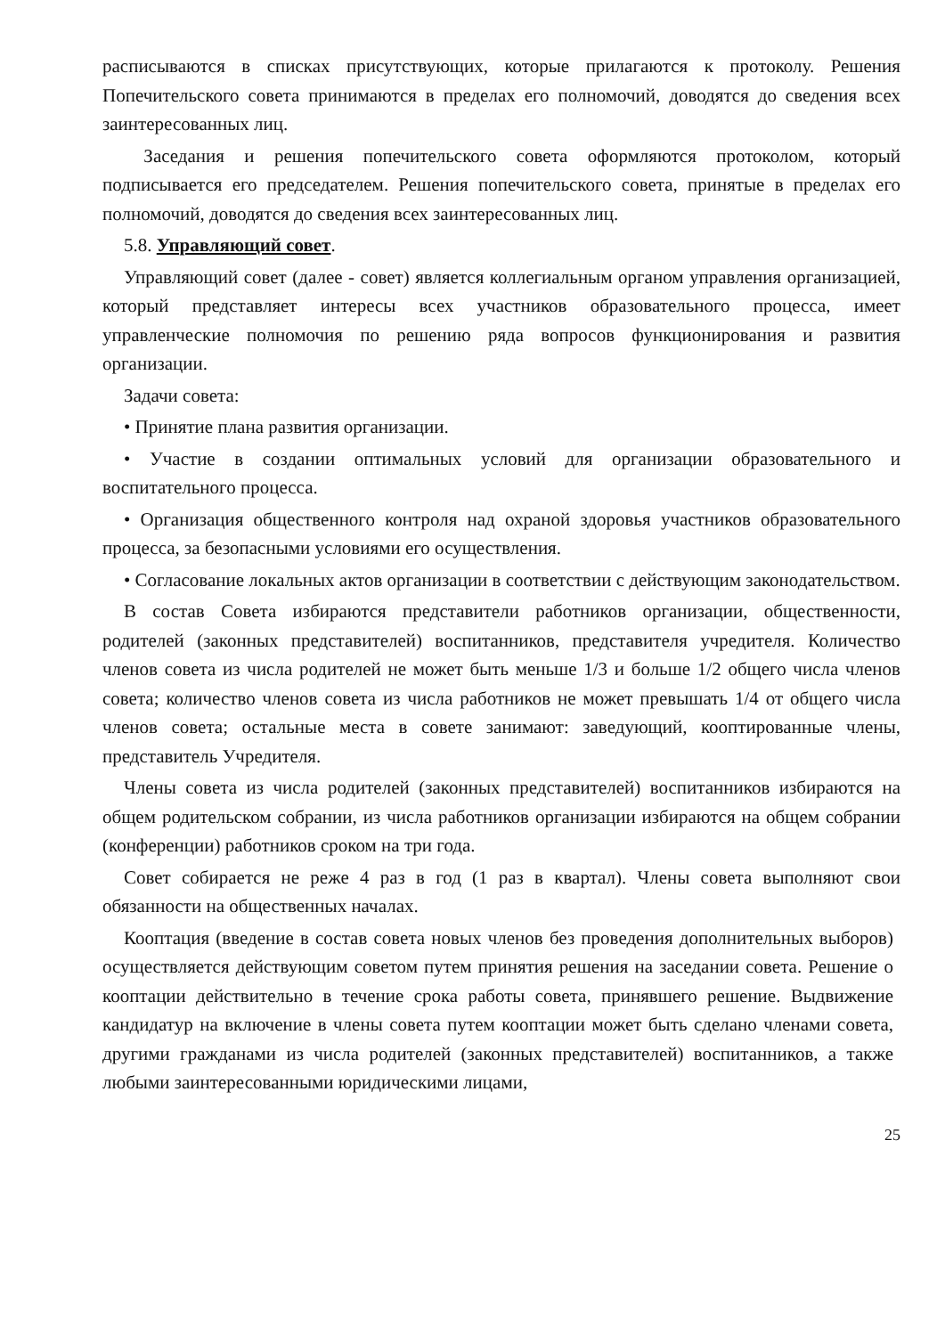расписываются в списках присутствующих, которые прилагаются к протоколу. Решения Попечительского совета принимаются в пределах его полномочий, доводятся до сведения всех заинтересованных лиц.
Заседания и решения попечительского совета оформляются протоколом, который подписывается его председателем. Решения попечительского совета, принятые в пределах его полномочий, доводятся до сведения всех заинтересованных лиц.
5.8. Управляющий совет.
Управляющий совет (далее - совет) является коллегиальным органом управления организацией, который представляет интересы всех участников образовательного процесса, имеет управленческие полномочия по решению ряда вопросов функционирования и развития организации.
Задачи совета:
• Принятие плана развития организации.
• Участие в создании оптимальных условий для организации образовательного и воспитательного процесса.
• Организация общественного контроля над охраной здоровья участников образовательного процесса, за безопасными условиями его осуществления.
• Согласование локальных актов организации в соответствии с действующим законодательством.
В состав Совета избираются представители работников организации, общественности, родителей (законных представителей) воспитанников, представителя учредителя. Количество членов совета из числа родителей не может быть меньше 1/3 и больше 1/2 общего числа членов совета; количество членов совета из числа работников не может превышать 1/4 от общего числа членов совета; остальные места в совете занимают: заведующий, кооптированные члены, представитель Учредителя.
Члены совета из числа родителей (законных представителей) воспитанников избираются на общем родительском собрании, из числа работников организации избираются на общем собрании (конференции) работников сроком на три года.
Совет собирается не реже 4 раз в год (1 раз в квартал). Члены совета выполняют свои обязанности на общественных началах.
Кооптация (введение в состав совета новых членов без проведения дополнительных выборов) осуществляется действующим советом путем принятия решения на заседании совета. Решение о кооптации действительно в течение срока работы совета, принявшего решение. Выдвижение кандидатур на включение в члены совета путем кооптации может быть сделано членами совета, другими гражданами из числа родителей (законных представителей) воспитанников, а также любыми заинтересованными юридическими лицами,
25